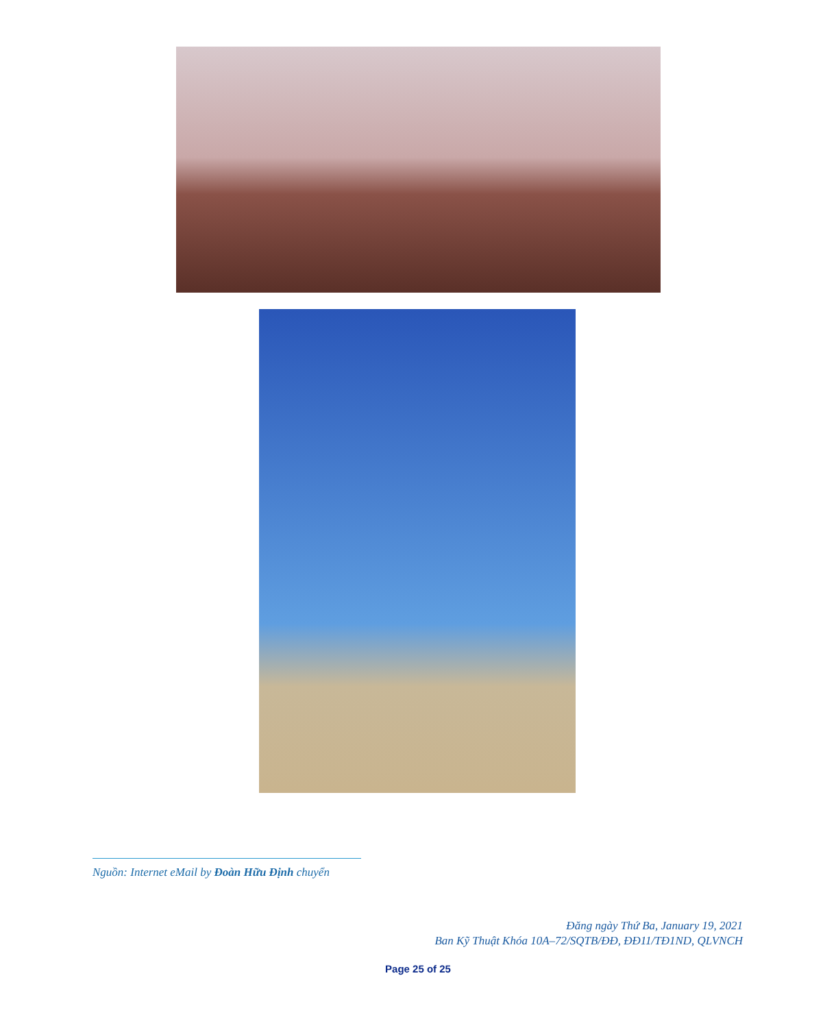Nguồn: Internet eMail by Đoàn Hữu Định chuyển
Đăng ngày Thứ Ba, January 19, 2021
Ban Kỹ Thuật Khóa 10A–72/SQTB/ĐĐ, ĐĐ11/TĐ1ND, QLVNCH
Page 25 of 25